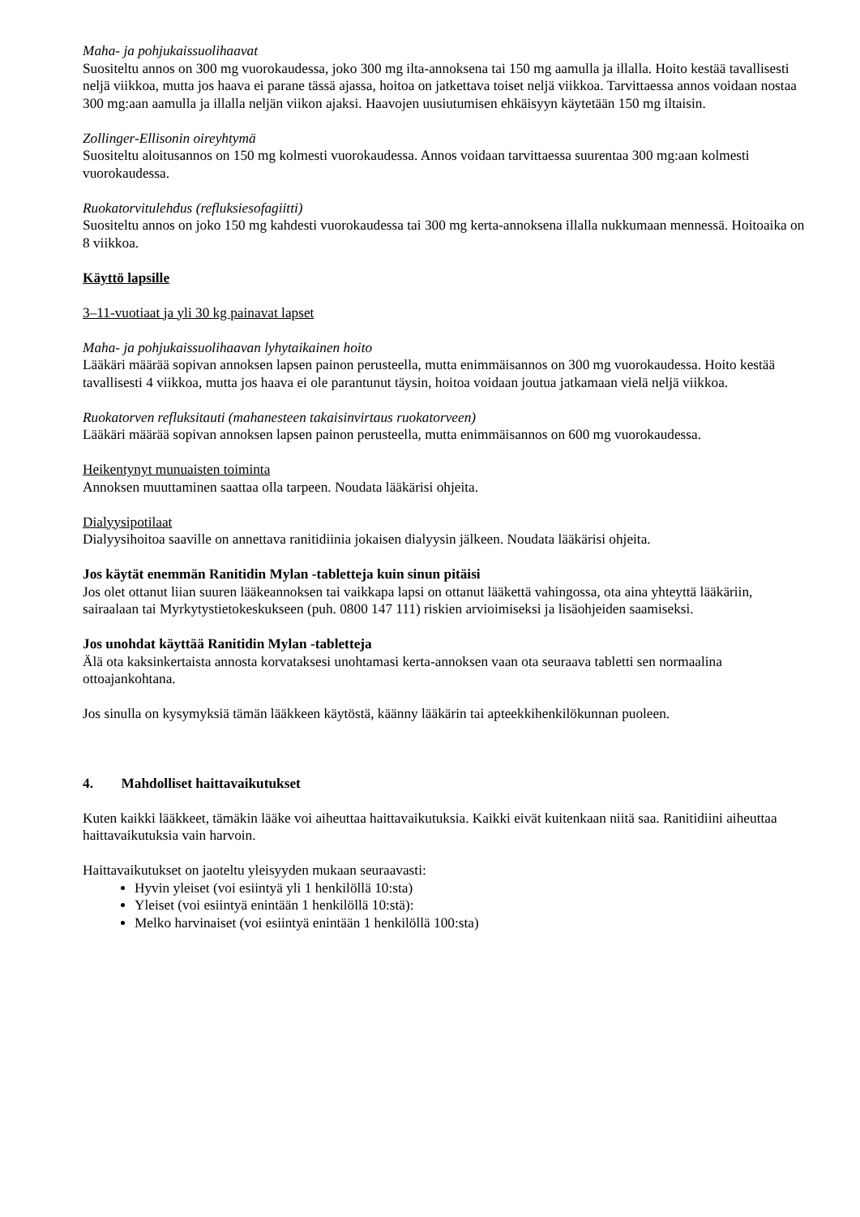Maha- ja pohjukaissuolihaavat
Suositeltu annos on 300 mg vuorokaudessa, joko 300 mg ilta-annoksena tai 150 mg aamulla ja illalla. Hoito kestää tavallisesti neljä viikkoa, mutta jos haava ei parane tässä ajassa, hoitoa on jatkettava toiset neljä viikkoa. Tarvittaessa annos voidaan nostaa 300 mg:aan aamulla ja illalla neljän viikon ajaksi. Haavojen uusiutumisen ehkäisyyn käytetään 150 mg iltaisin.
Zollinger-Ellisonin oireyhtymä
Suositeltu aloitusannos on 150 mg kolmesti vuorokaudessa. Annos voidaan tarvittaessa suurentaa 300 mg:aan kolmesti vuorokaudessa.
Ruokatorvitulehdus (refluksiesofagiitti)
Suositeltu annos on joko 150 mg kahdesti vuorokaudessa tai 300 mg kerta-annoksena illalla nukkumaan mennessä. Hoitoaika on 8 viikkoa.
Käyttö lapsille
3–11-vuotiaat ja yli 30 kg painavat lapset
Maha- ja pohjukaissuolihaavan lyhytaikainen hoito
Lääkäri määrää sopivan annoksen lapsen painon perusteella, mutta enimmäisannos on 300 mg vuorokaudessa. Hoito kestää tavallisesti 4 viikkoa, mutta jos haava ei ole parantunut täysin, hoitoa voidaan joutua jatkamaan vielä neljä viikkoa.
Ruokatorven refluksitauti (mahanesteen takaisinvirtaus ruokatorveen)
Lääkäri määrää sopivan annoksen lapsen painon perusteella, mutta enimmäisannos on 600 mg vuorokaudessa.
Heikentynyt munuaisten toiminta
Annoksen muuttaminen saattaa olla tarpeen. Noudata lääkärisi ohjeita.
Dialyysipotilaat
Dialyysihoitoa saaville on annettava ranitidiinia jokaisen dialyysin jälkeen. Noudata lääkärisi ohjeita.
Jos käytät enemmän Ranitidin Mylan -tabletteja kuin sinun pitäisi
Jos olet ottanut liian suuren lääkeannoksen tai vaikkapa lapsi on ottanut lääkettä vahingossa, ota aina yhteyttä lääkäriin, sairaalaan tai Myrkytystietokeskukseen (puh. 0800 147 111) riskien arvioimiseksi ja lisäohjeiden saamiseksi.
Jos unohdat käyttää Ranitidin Mylan -tabletteja
Älä ota kaksinkertaista annosta korvataksesi unohtamasi kerta-annoksen vaan ota seuraava tabletti sen normaalina ottoajankohtana.
Jos sinulla on kysymyksiä tämän lääkkeen käytöstä, käänny lääkärin tai apteekkihenkilökunnan puoleen.
4. Mahdolliset haittavaikutukset
Kuten kaikki lääkkeet, tämäkin lääke voi aiheuttaa haittavaikutuksia. Kaikki eivät kuitenkaan niitä saa. Ranitidiini aiheuttaa haittavaikutuksia vain harvoin.
Haittavaikutukset on jaoteltu yleisyyden mukaan seuraavasti:
Hyvin yleiset (voi esiintyä yli 1 henkilöllä 10:sta)
Yleiset (voi esiintyä enintään 1 henkilöllä 10:stä):
Melko harvinaiset (voi esiintyä enintään 1 henkilöllä 100:sta)